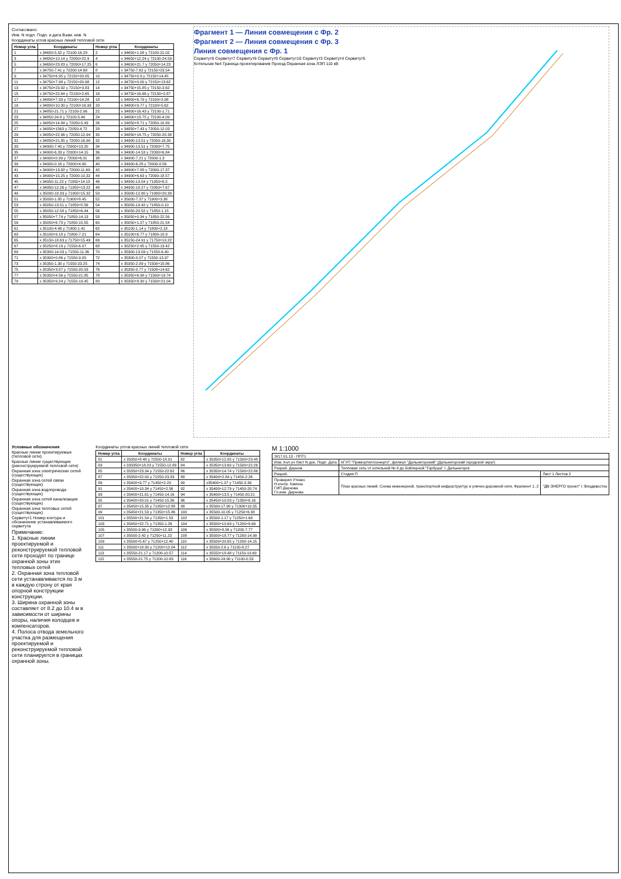Согласовано:
Инв. N подл. Подп. и дата Взам. инв. N
Координаты углов красных линий тепловой сети
| Номер угла | Координаты | Номер угла | Координаты |
| --- | --- | --- | --- |
| 1 | x 34650-5.52 y 72100-16.29 | 2 | x 34650+1.08 y 72100-21.02 |
| 3 | x 34650+10.14 y 72050+22.9 | 4 | x 34650+12.24 y 72100-24.59 |
| 5 | x 34650+23.83 y 72050+17.25 | 6 | x 34650+21.7 y 72050+14.23 |
| 7 | x 34750-7.41 y 72200-14.68 | 8 | x 34750-7.62 y 72150+23.54 |
| 9 | x 34750+6.95 y 72150+20.05 | 10 | x 34750+0.9 y 72150+14.45 |
| 11 | x 34750+7.98 y 72150+20.98 | 12 | x 34750+0.00 y 72150+13.62 |
| 13 | x 34750+23.92 y 72150+3.83 | 14 | x 34750+15.85 y 72150-3.62 |
| 15 | x 34750+22.64 y 72150+2.65 | 16 | x 34750+16.66 y 72150+2.87 |
| 17 | x 34800+7.33 y 72100+14.28 | 18 | x 34800+6.79 y 72100+2.98 |
| 19 | x 34800+10.30 y 72100+16.93 | 20 | x 34800+9.77 y 72100+5.62 |
| 21 | x 34850-21.71 y 72100-2.96 | 22 | x 34800+16.43 y 72100-1.71 |
| 23 | x 34850-24.8 y 72100-5.40 | 24 | x 34800+13.75 y 72100-4.09 |
| 25 | x 34850+14.84 y 72050-5.43 | 26 | x 24850+8.71 y 72050-10.89 |
| 27 | x 34850+1563 y 72050-4.72 | 28 | x 34850+7.43 y 72050-12.03 |
| 29 | x 34850+22.96 y 72050-12.94 | 30 | x 34850+14.75 y 72050-20.38 |
| 31 | x 34850+21.85 y 72050-16.90 | 32 | x 34900-13.51 y 72050-19.30 |
| 33 | x 34900-7.40 y 72000+13.20 | 34 | x 34900-13.51 y 72000+7.75 |
| 35 | x 34900-6.33 y 72000+14.15 | 36 | x 34900-14.53 y 72000+6.84 |
| 37 | x 34900+0.99 y 72000+6.01 | 38 | x 34900-7.21 y 72000-1.3 |
| 39 | x 34900-0.16 y 72000+4.90 | 40 | x 34900-6.28 y 72000-0.56 |
| 41 | x 34900+13.82 y 72000-11.69 | 42 | x 34900+7.88 y 72000-17.37 |
| 43 | x 34900+15.25 y 72000-10.32 | 44 | x 34900+6.63 y 72000-18.57 |
| 45 | x 34950-11.22 y 71950+14.18 | 46 | x 34950-19.54 y 71950+6.5 |
| 47 | x 34950-12.26 y 71950+13.22 | 48 | x 34950-18.27 y 72950+7.67 |
| 49 | x 35000-18.33 y 71900+15.32 | 50 | x 35000-12.80 y 71900+20.39 |
| 51 | x 35000-1.85 y 71900+8.45 | 52 | x 35000-7.37 y 71900+3.38 |
| 53 | x 35050-13.51 y 71850+5.56 | 54 | x 35050-19.42 y 71850-0.10 |
| 55 | x 35050-12.58 y 71850+6.44 | 56 | x 35050-20.52 y 71850-1.15 |
| 57 | x 35050+7.74 y 71850-14.13 | 58 | x 35050+0.34 y 71850-22.56 |
| 59 | x 35050+6.73 y 71850-15.55 | 60 | x 35050+1.27 y 71850-21.54 |
| 61 | x 35100-4.46 y 71800-1.41 | 62 | x 35100-1.14 y 71800+2.18 |
| 63 | x 35100+9.18 y 71800-7.21 | 64 | x 35100+6.77 y 71800-10.9 |
| 65 | x 35150-18.63 y 71750+15.49 | 66 | x 35150-24.91 y 71750+10.22 |
| 67 | x 35250+8.19 y 71550-6.07 | 68 | x 35250+2.95 y 71550-13.42 |
| 69 | x 35300-14.03 y 71550-11.36 | 70 | x 35300-13.09 y 71550-6.40 |
| 71 | x 35300+0.86 y 71550-9.05 | 72 | x 35300-0.07 y 71550-13.97 |
| 73 | x 35350-1.30 y 71550-23.25 | 74 | x 35350-2.89 y 71500+18.86 |
| 75 | x 35350+3.87 y 71550-20.53 | 76 | x 35350-0.77 y 71500+14.62 |
| 77 | x 35350+4.56 y 71550-21.85 | 78 | x 35350+6.98 y 71500+19.74 |
| 79 | x 35350+9.24 y 71550-19.45 | 80 | x 35350+8.30 y 71500+21.04 |
Фрагмент 1 — Линия совмещения с Фр. 2
Фрагмент 2 — Линия совмещения с Фр. 3
Линия совмещения с Фр. 1
Сервитут6 Сервитут7 Сервитут8 Сервитут9 Сервитут10 Сервитут3 Сервитут4 Сервитут5
Котельная №4 Граница проектирования Проезд Охранная зона ЛЭП 110 кВ
Условные обозначения
Красные линии проектируемые (тепловой сети)
Красные линии существующие (реконструируемой тепловой сети)
Охранная зона электрических сетей (существующих)
Охранная зона сетей связи (существующих)
Охранная зона водопровода (существующих)
Охранная зона сетей канализации (существующих)
Охранная зона тепловых сетей (существующих)
Сервитут1 Номер контура и обозначение устанавливаемого сервитута
Примечание:
1. Красные линии проектируемой и реконструируемой тепловой сети проходят по границе охранной зоны этих тепловых сетей
2. Охранная зона тепловой сети устанавливается по 3 м в каждую строну от края опорной конструкции конструкции.
3. Ширина охранной зоны составляет от 8.2 до 10.4 м в зависимости от ширины опоры, наличия колодцев и компенсаторов.
4. Полоса отвода земельного участка для размещения проектируемой и реконструируемой тепловой сети планируется в границах охранной зоны.
Координаты углов красных линий тепловой сети
| Номер угла | Координаты | Номер угла | Координаты |
| --- | --- | --- | --- |
| 81 | x 35350+8.48 y 72550-18.01 | 82 | x 35350+12.95 y 71500+23.48 |
| 83 | x 333350+18.23 y 71550-12.89 | 84 | x 35350+13.60 y 71500+22.26 |
| 85 | x 35350+23.34 y 71550-22.62 | 86 | x 35350+14.74 y 71500+22.86 |
| 87 | x 35350+22.00 y 71550-23.33 | 88 | x 35400+2.84 y 71450-2.26 |
| 89 | x 35400+9.77 y 71450+2.20 | 90 | x35400+1.07 y 71450-3.39 |
| 91 | x 35400+10.34 y 71450+2.56 | 92 | x 35400+12.79 y 71450-20.74 |
| 93 | x 35400+21.61 y 71450-14.16 | 94 | x 35400+13.5 y 71450-20.21 |
| 95 | x 35400+20.01 y 71450-15.36 | 96 | x 35450+10.03 y 71350+6.16 |
| 97 | x 35450+15.35 y 71350+12.88 | 98 | x 35500-17.90 y 71300+10.55 |
| 99 | x 35450+21.53 y 71350+15.86 | 100 | x 35500-10.05 y 71250+6.38 |
| 101 | x 35500+21.54 y 71350+1.53 | 102 | x 35500-1.17 y 71250+1.69 |
| 103 | x 35450+22.71 y 71350-1.26 | 104 | x 35500+10.69 y 71200+8.69 |
| 105 | x 35500-9.96 y 71300+12.93 | 106 | x 35500+8.56 y 71200-7.77 |
| 107 | x 35500-2.42 y 71250+11.22 | 108 | x 35500+18.77 y 71200-14.99 |
| 109 | x 35500+5.67 y 71250+12.40 | 110 | x 35500+20.65 y 71200-14.15 |
| 111 | x 35500+18.30 y 71200+12.04 | 112 | x 35550-2.6 y 71150-8.27 |
| 113 | x 35550-21.17 y 71200-10.57 | 114 | x 35550+18.48 y 71150-19.69 |
| 115 | x 35550-21.75 y 71200-10.83 | 116 | x 35600-24.90 y 71100-0.53 |
М 1:1000
| Э/17.01.13 - ППТ1 | | |
| Изм. Кол.уч Лист N док. Подп. Дата | КГУП "Примортеплоэнерго", филиал "Дальнегорский" (Дальнегорский городской округ) | |
| Разраб. Дернов | Тепловая сеть от котельной № 4 до бойлерной "Горбуша" г. Дальнегорск | |
| Разраб. | Стадия П | Лист 1 Листов 2 |
| Проверил Утенко Н.контр. Камоза ГИП Дернова Гл.инж. Дернова | План красных линий. Схема инженерной, транспортной инфраструктур и улично-дорожной сети. Фрагмент 1, 2 | "ДВ-ЭНЕРГО проект" г. Владивосток |